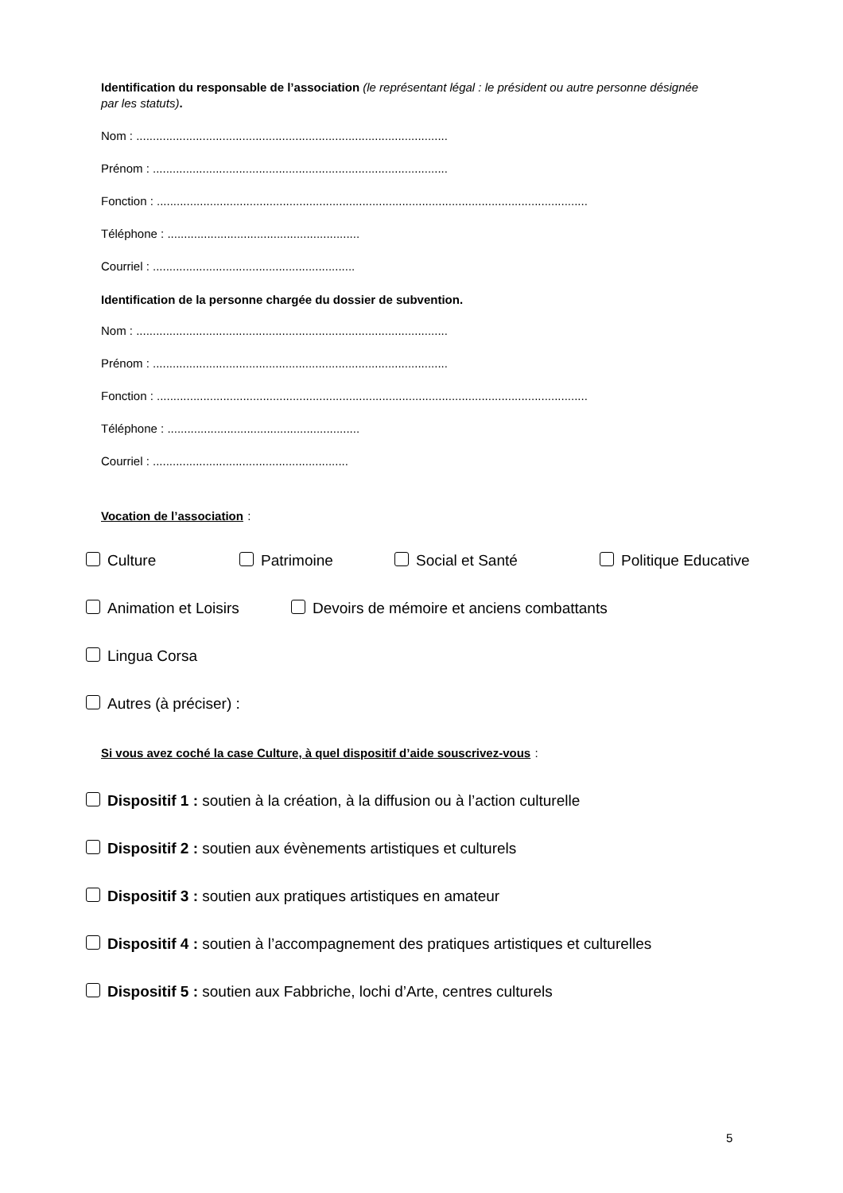Identification du responsable de l’association (le représentant légal : le président ou autre personne désignée par les statuts).
Nom : ..............................................................................................
Prénom : .........................................................................................
Fonction : ..................................................................................................................................
Téléphone : ..........................................................
Courriel : .............................................................
Identification de la personne chargée du dossier de subvention.
Nom : ..............................................................................................
Prénom : .........................................................................................
Fonction : ..................................................................................................................................
Téléphone : ..........................................................
Courriel : ...........................................................
Vocation de l’association :
Culture Patrimoine Social et Santé Politique Educative
Animation et Loisirs Devoirs de mémoire et anciens combattants
Lingua Corsa
Autres (à préciser) :
Si vous avez coché la case Culture, à quel dispositif d’aide souscrivez-vous :
Dispositif 1 : soutien à la création, à la diffusion ou à l’action culturelle
Dispositif 2 : soutien aux évènements artistiques et culturels
Dispositif 3 : soutien aux pratiques artistiques en amateur
Dispositif 4 : soutien à l’accompagnement des pratiques artistiques et culturelles
Dispositif 5 : soutien aux Fabbriche, lochi d’Arte, centres culturels
5